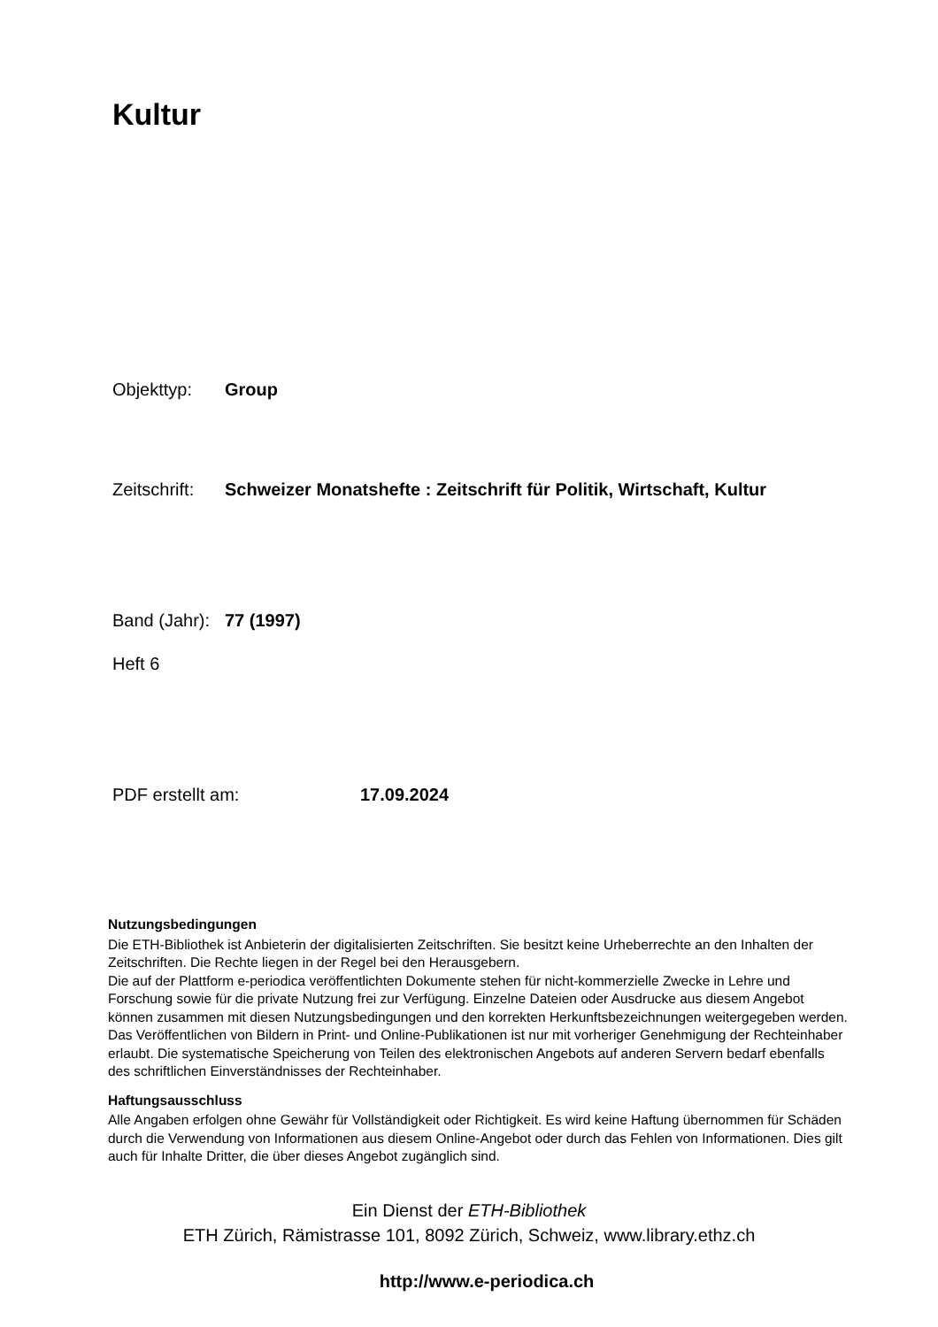Kultur
Objekttyp: Group
Zeitschrift: Schweizer Monatshefte : Zeitschrift für Politik, Wirtschaft, Kultur
Band (Jahr): 77 (1997)
Heft 6
PDF erstellt am: 17.09.2024
Nutzungsbedingungen
Die ETH-Bibliothek ist Anbieterin der digitalisierten Zeitschriften. Sie besitzt keine Urheberrechte an den Inhalten der Zeitschriften. Die Rechte liegen in der Regel bei den Herausgebern.
Die auf der Plattform e-periodica veröffentlichten Dokumente stehen für nicht-kommerzielle Zwecke in Lehre und Forschung sowie für die private Nutzung frei zur Verfügung. Einzelne Dateien oder Ausdrucke aus diesem Angebot können zusammen mit diesen Nutzungsbedingungen und den korrekten Herkunftsbezeichnungen weitergegeben werden.
Das Veröffentlichen von Bildern in Print- und Online-Publikationen ist nur mit vorheriger Genehmigung der Rechteinhaber erlaubt. Die systematische Speicherung von Teilen des elektronischen Angebots auf anderen Servern bedarf ebenfalls des schriftlichen Einverständnisses der Rechteinhaber.
Haftungsausschluss
Alle Angaben erfolgen ohne Gewähr für Vollständigkeit oder Richtigkeit. Es wird keine Haftung übernommen für Schäden durch die Verwendung von Informationen aus diesem Online-Angebot oder durch das Fehlen von Informationen. Dies gilt auch für Inhalte Dritter, die über dieses Angebot zugänglich sind.
Ein Dienst der ETH-Bibliothek
ETH Zürich, Rämistrasse 101, 8092 Zürich, Schweiz, www.library.ethz.ch
http://www.e-periodica.ch